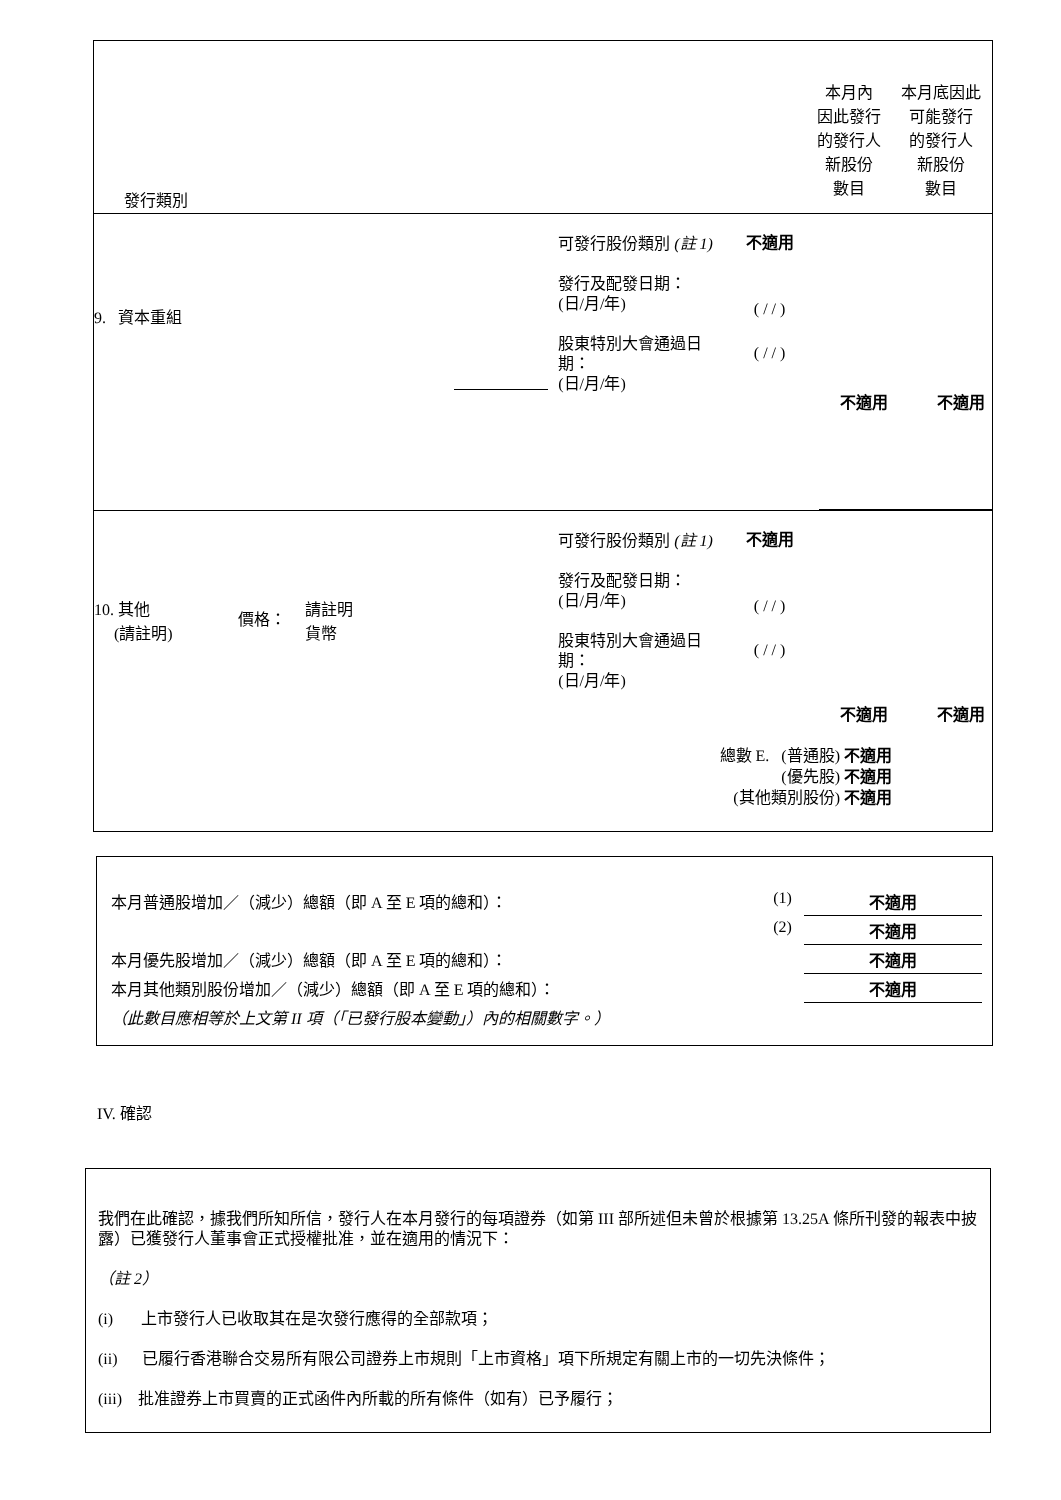| 發行類別 | 本月內 因此發行 的發行人 新股份 數目 | 本月底因此 可能發行 的發行人 新股份 數目 |
9. 資本重組
可發行股份類別 (註 1)
發行及配發日期：
(日/月/年)
股東特別大會通過日期：
(日/月/年)
不適用
( / / )
( / / )
不適用 不適用
10. 其他
(請註明)
價格：
請註明
貨幣
可發行股份類別 (註 1)
發行及配發日期：
(日/月/年)
股東特別大會通過日期：
(日/月/年)
不適用
( / / )
( / / )
不適用 不適用
總數 E. (普通股) 不適用
(優先股) 不適用
(其他類別股份) 不適用
| 本月普通股增加／（減少）總額（即 A 至 E 項的總和）： | (1) | 不適用 |
| | (2) | 不適用 |
| 本月優先股增加／（減少）總額（即 A 至 E 項的總和）： | | 不適用 |
| 本月其他類別股份增加／（減少）總額（即 A 至 E 項的總和）： | | 不適用 |
| （此數目應相等於上文第 II 項（「已發行股本變動」）內的相關數字。） | | |
IV. 確認
我們在此確認，據我們所知所信，發行人在本月發行的每項證券（如第 III 部所述但未曾於根據第 13.25A 條所刊發的報表中披露）已獲發行人董事會正式授權批准，並在適用的情況下：
（註 2）
(i) 上市發行人已收取其在是次發行應得的全部款項；
(ii) 已履行香港聯合交易所有限公司證券上市規則「上市資格」項下所規定有關上市的一切先決條件；
(iii) 批准證券上市買賣的正式函件內所載的所有條件（如有）已予履行；